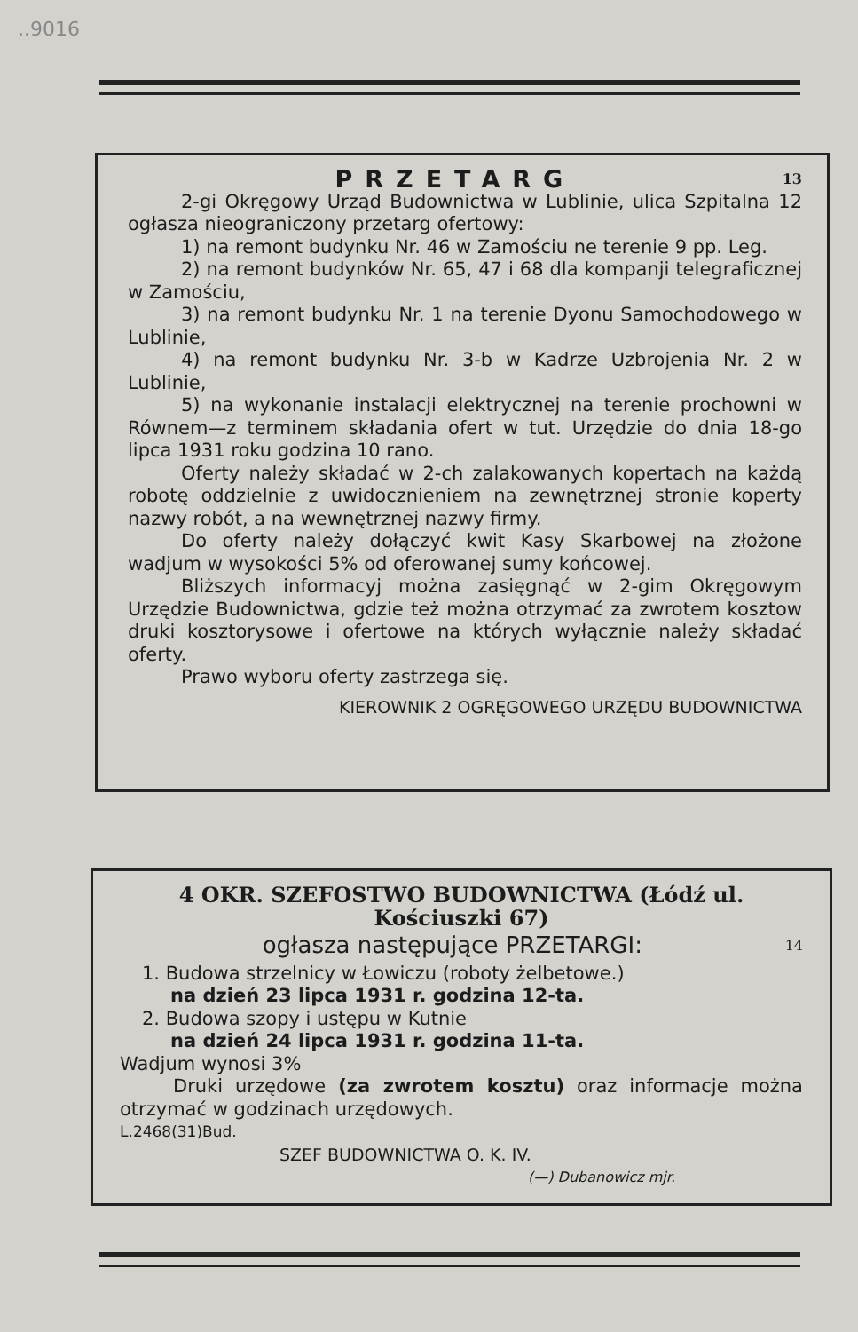..9016
PRZETARG 13
2-gi Okręgowy Urząd Budownictwa w Lublinie, ulica Szpitalna 12 ogłasza nieograniczony przetarg ofertowy:
1) na remont budynku Nr. 46 w Zamościu ne terenie 9 pp. Leg.
2) na remont budynków Nr. 65, 47 i 68 dla kompanji telegraficznej w Zamościu,
3) na remont budynku Nr. 1 na terenie Dyonu Samochodowego w Lublinie,
4) na remont budynku Nr. 3-b w Kadrze Uzbrojenia Nr. 2 w Lublinie,
5) na wykonanie instalacji elektrycznej na terenie prochowni w Równem—z terminem składania ofert w tut. Urzędzie do dnia 18-go lipca 1931 roku godzina 10 rano.
Oferty należy składać w 2-ch zalakowanych kopertach na każdą robotę oddzielnie z uwidocznieniem na zewnętrznej stronie koperty nazwy robót, a na wewnętrznej nazwy firmy.
Do oferty należy dołączyć kwit Kasy Skarbowej na złożone wadjum w wysokości 5% od oferowanej sumy końcowej.
Bliższych informacyj można zasięgnąć w 2-gim Okręgowym Urzędzie Budownictwa, gdzie też można otrzymać za zwrotem kosztow druki kosztorysowe i ofertowe na których wyłącznie należy składać oferty.
Prawo wyboru oferty zastrzega się.
KIEROWNIK 2 OGRĘGOWEGO URZĘDU BUDOWNICTWA
4 OKR. SZEFOSTWO BUDOWNICTWA (Łódź ul. Kościuszki 67)
ogłasza następujące PRZETARGI: 14
1. Budowa strzelnicy w Łowiczu (roboty żelbetowe.)
na dzień 23 lipca 1931 r. godzina 12-ta.
2. Budowa szopy i ustępu w Kutnie
na dzień 24 lipca 1931 r. godzina 11-ta.
Wadjum wynosi 3%
Druki urzędowe (za zwrotem kosztu) oraz informacje można otrzymać w godzinach urzędowych.
L.2468(31)Bud.
SZEF BUDOWNICTWA O. K. IV.
(—) Dubanowicz mjr.